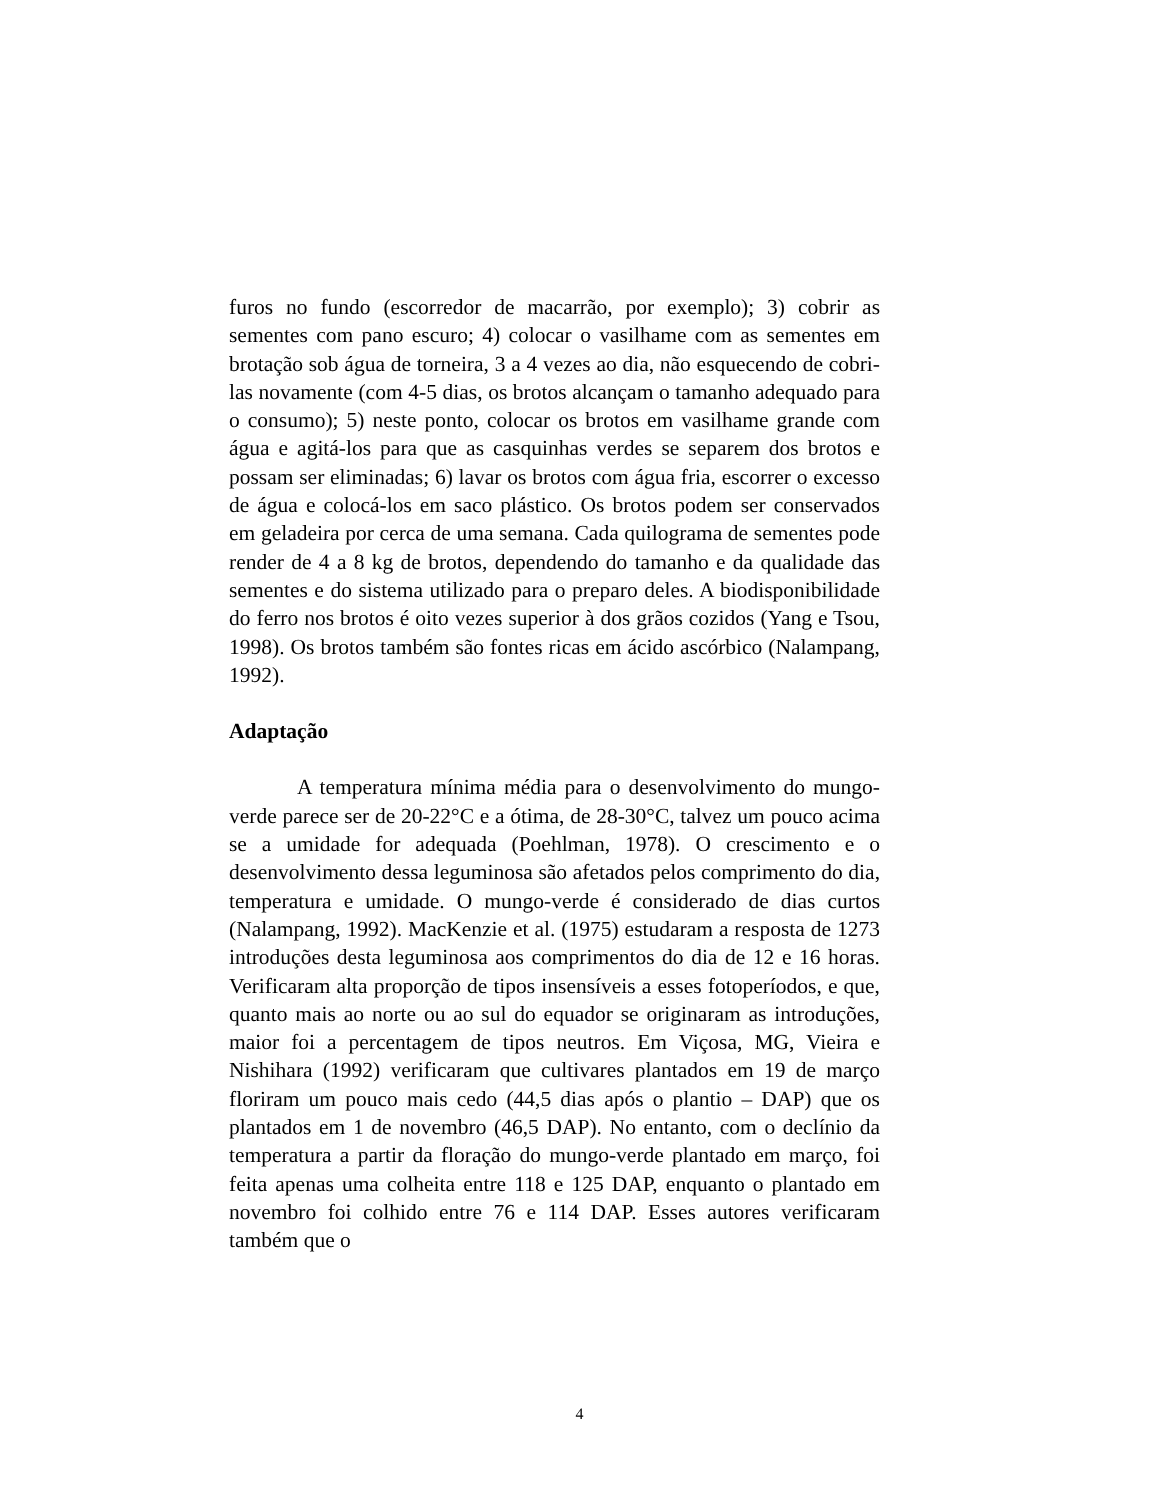furos no fundo (escorredor de macarrão, por exemplo); 3) cobrir as sementes com pano escuro; 4) colocar o vasilhame com as sementes em brotação sob água de torneira, 3 a 4 vezes ao dia, não esquecendo de cobri-las novamente (com 4-5 dias, os brotos alcançam o tamanho adequado para o consumo); 5) neste ponto, colocar os brotos em vasilhame grande com água e agitá-los para que as casquinhas verdes se separem dos brotos e possam ser eliminadas; 6) lavar os brotos com água fria, escorrer o excesso de água e colocá-los em saco plástico. Os brotos podem ser conservados em geladeira por cerca de uma semana. Cada quilograma de sementes pode render de 4 a 8 kg de brotos, dependendo do tamanho e da qualidade das sementes e do sistema utilizado para o preparo deles. A biodisponibilidade do ferro nos brotos é oito vezes superior à dos grãos cozidos (Yang e Tsou, 1998). Os brotos também são fontes ricas em ácido ascórbico (Nalampang, 1992).
Adaptação
A temperatura mínima média para o desenvolvimento do mungo-verde parece ser de 20-22°C e a ótima, de 28-30°C, talvez um pouco acima se a umidade for adequada (Poehlman, 1978). O crescimento e o desenvolvimento dessa leguminosa são afetados pelos comprimento do dia, temperatura e umidade. O mungo-verde é considerado de dias curtos (Nalampang, 1992). MacKenzie et al. (1975) estudaram a resposta de 1273 introduções desta leguminosa aos comprimentos do dia de 12 e 16 horas. Verificaram alta proporção de tipos insensíveis a esses fotoperíodos, e que, quanto mais ao norte ou ao sul do equador se originaram as introduções, maior foi a percentagem de tipos neutros. Em Viçosa, MG, Vieira e Nishihara (1992) verificaram que cultivares plantados em 19 de março floriram um pouco mais cedo (44,5 dias após o plantio – DAP) que os plantados em 1 de novembro (46,5 DAP). No entanto, com o declínio da temperatura a partir da floração do mungo-verde plantado em março, foi feita apenas uma colheita entre 118 e 125 DAP, enquanto o plantado em novembro foi colhido entre 76 e 114 DAP. Esses autores verificaram também que o
4